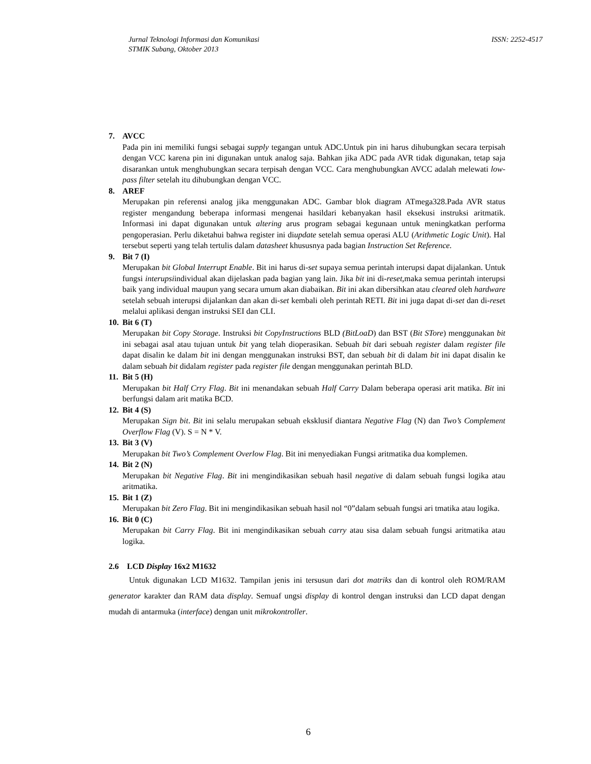Jurnal Teknologi Informasi dan Komunikasi
STMIK Subang, Oktober 2013
ISSN: 2252-4517
7. AVCC
Pada pin ini memiliki fungsi sebagai supply tegangan untuk ADC.Untuk pin ini harus dihubungkan secara terpisah dengan VCC karena pin ini digunakan untuk analog saja. Bahkan jika ADC pada AVR tidak digunakan, tetap saja disarankan untuk menghubungkan secara terpisah dengan VCC. Cara menghubungkan AVCC adalah melewati low-pass filter setelah itu dihubungkan dengan VCC.
8. AREF
Merupakan pin referensi analog jika menggunakan ADC. Gambar blok diagram ATmega328.Pada AVR status register mengandung beberapa informasi mengenai hasildari kebanyakan hasil eksekusi instruksi aritmatik. Informasi ini dapat digunakan untuk altering arus program sebagai kegunaan untuk meningkatkan performa pengoperasian. Perlu diketahui bahwa register ini diupdate setelah semua operasi ALU (Arithmetic Logic Unit). Hal tersebut seperti yang telah tertulis dalam datasheet khususnya pada bagian Instruction Set Reference.
9. Bit 7 (I)
Merupakan bit Global Interrupt Enable. Bit ini harus di-set supaya semua perintah interupsi dapat dijalankan. Untuk fungsi interupsiindividual akan dijelaskan pada bagian yang lain. Jika bit ini di-reset,maka semua perintah interupsi baik yang individual maupun yang secara umum akan diabaikan. Bit ini akan dibersihkan atau cleared oleh hardware setelah sebuah interupsi dijalankan dan akan di-set kembali oleh perintah RETI. Bit ini juga dapat di-set dan di-reset melalui aplikasi dengan instruksi SEI dan CLI.
10. Bit 6 (T)
Merupakan bit Copy Storage. Instruksi bit CopyInstructions BLD (BitLoaD) dan BST (Bit STore) menggunakan bit ini sebagai asal atau tujuan untuk bit yang telah dioperasikan. Sebuah bit dari sebuah register dalam register file dapat disalin ke dalam bit ini dengan menggunakan instruksi BST, dan sebuah bit di dalam bit ini dapat disalin ke dalam sebuah bit didalam register pada register file dengan menggunakan perintah BLD.
11. Bit 5 (H)
Merupakan bit Half Crry Flag. Bit ini menandakan sebuah Half Carry Dalam beberapa operasi arit matika. Bit ini berfungsi dalam arit matika BCD.
12. Bit 4 (S)
Merupakan Sign bit. Bit ini selalu merupakan sebuah eksklusif diantara Negative Flag (N) dan Two’s Complement Overflow Flag (V). S = N * V.
13. Bit 3 (V)
Merupakan bit Two’s Complement Overlow Flag. Bit ini menyediakan Fungsi aritmatika dua komplemen.
14. Bit 2 (N)
Merupakan bit Negative Flag. Bit ini mengindikasikan sebuah hasil negative di dalam sebuah fungsi logika atau aritmatika.
15. Bit 1 (Z)
Merupakan bit Zero Flag. Bit ini mengindikasikan sebuah hasil nol “0”dalam sebuah fungsi ari tmatika atau logika.
16. Bit 0 (C)
Merupakan bit Carry Flag. Bit ini mengindikasikan sebuah carry atau sisa dalam sebuah fungsi aritmatika atau logika.
2.6 LCD Display 16x2 M1632
Untuk digunakan LCD M1632. Tampilan jenis ini tersusun dari dot matriks dan di kontrol oleh ROM/RAM generator karakter dan RAM data display. Semuaf ungsi display di kontrol dengan instruksi dan LCD dapat dengan mudah di antarmuka (interface) dengan unit mikrokontroller.
6